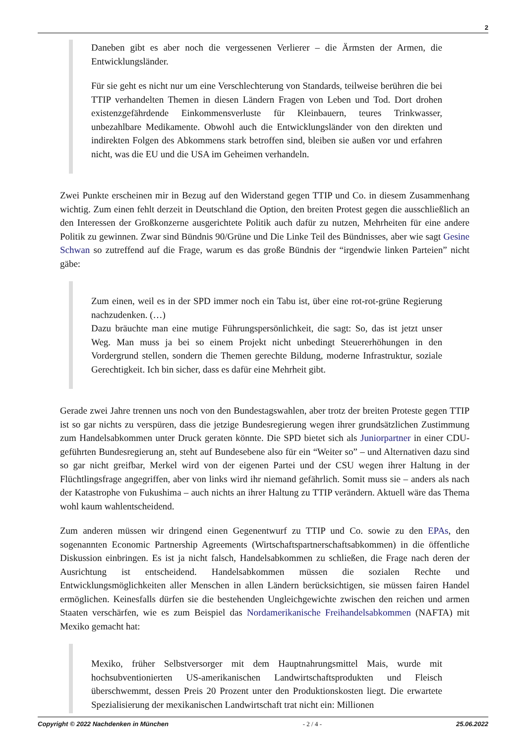2
Daneben gibt es aber noch die vergessenen Verlierer – die Ärmsten der Armen, die Entwicklungsländer.
Für sie geht es nicht nur um eine Verschlechterung von Standards, teilweise berühren die bei TTIP verhandelten Themen in diesen Ländern Fragen von Leben und Tod. Dort drohen existenzgefährdende Einkommensverluste für Kleinbauern, teures Trinkwasser, unbezahlbare Medikamente. Obwohl auch die Entwicklungsländer von den direkten und indirekten Folgen des Abkommens stark betroffen sind, bleiben sie außen vor und erfahren nicht, was die EU und die USA im Geheimen verhandeln.
Zwei Punkte erscheinen mir in Bezug auf den Widerstand gegen TTIP und Co. in diesem Zusammenhang wichtig. Zum einen fehlt derzeit in Deutschland die Option, den breiten Protest gegen die ausschließlich an den Interessen der Großkonzerne ausgerichtete Politik auch dafür zu nutzen, Mehrheiten für eine andere Politik zu gewinnen. Zwar sind Bündnis 90/Grüne und Die Linke Teil des Bündnisses, aber wie sagt Gesine Schwan so zutreffend auf die Frage, warum es das große Bündnis der “irgendwie linken Parteien” nicht gäbe:
Zum einen, weil es in der SPD immer noch ein Tabu ist, über eine rot-rot-grüne Regierung nachzudenken. (…)
Dazu bräuchte man eine mutige Führungspersönlichkeit, die sagt: So, das ist jetzt unser Weg. Man muss ja bei so einem Projekt nicht unbedingt Steuererhöhungen in den Vordergrund stellen, sondern die Themen gerechte Bildung, moderne Infrastruktur, soziale Gerechtigkeit. Ich bin sicher, dass es dafür eine Mehrheit gibt.
Gerade zwei Jahre trennen uns noch von den Bundestagswahlen, aber trotz der breiten Proteste gegen TTIP ist so gar nichts zu verspüren, dass die jetzige Bundesregierung wegen ihrer grundsätzlichen Zustimmung zum Handelsabkommen unter Druck geraten könnte. Die SPD bietet sich als Juniorpartner in einer CDU-geführten Bundesregierung an, steht auf Bundesebene also für ein “Weiter so” – und Alternativen dazu sind so gar nicht greifbar, Merkel wird von der eigenen Partei und der CSU wegen ihrer Haltung in der Flüchtlingsfrage angegriffen, aber von links wird ihr niemand gefährlich. Somit muss sie – anders als nach der Katastrophe von Fukushima – auch nichts an ihrer Haltung zu TTIP verändern. Aktuell wäre das Thema wohl kaum wahlentscheidend.
Zum anderen müssen wir dringend einen Gegenentwurf zu TTIP und Co. sowie zu den EPAs, den sogenannten Economic Partnership Agreements (Wirtschaftspartnerschaftsabkommen) in die öffentliche Diskussion einbringen. Es ist ja nicht falsch, Handelsabkommen zu schließen, die Frage nach deren der Ausrichtung ist entscheidend. Handelsabkommen müssen die sozialen Rechte und Entwicklungsmöglichkeiten aller Menschen in allen Ländern berücksichtigen, sie müssen fairen Handel ermöglichen. Keinesfalls dürfen sie die bestehenden Ungleichgewichte zwischen den reichen und armen Staaten verschärfen, wie es zum Beispiel das Nordamerikanische Freihandelsabkommen (NAFTA) mit Mexiko gemacht hat:
Mexiko, früher Selbstversorger mit dem Hauptnahrungsmittel Mais, wurde mit hochsubventionierten US-amerikanischen Landwirtschaftsprodukten und Fleisch überschwemmt, dessen Preis 20 Prozent unter den Produktionskosten liegt. Die erwartete Spezialisierung der mexikanischen Landwirtschaft trat nicht ein: Millionen
Copyright © 2022 Nachdenken in München - 2 / 4 - 25.06.2022